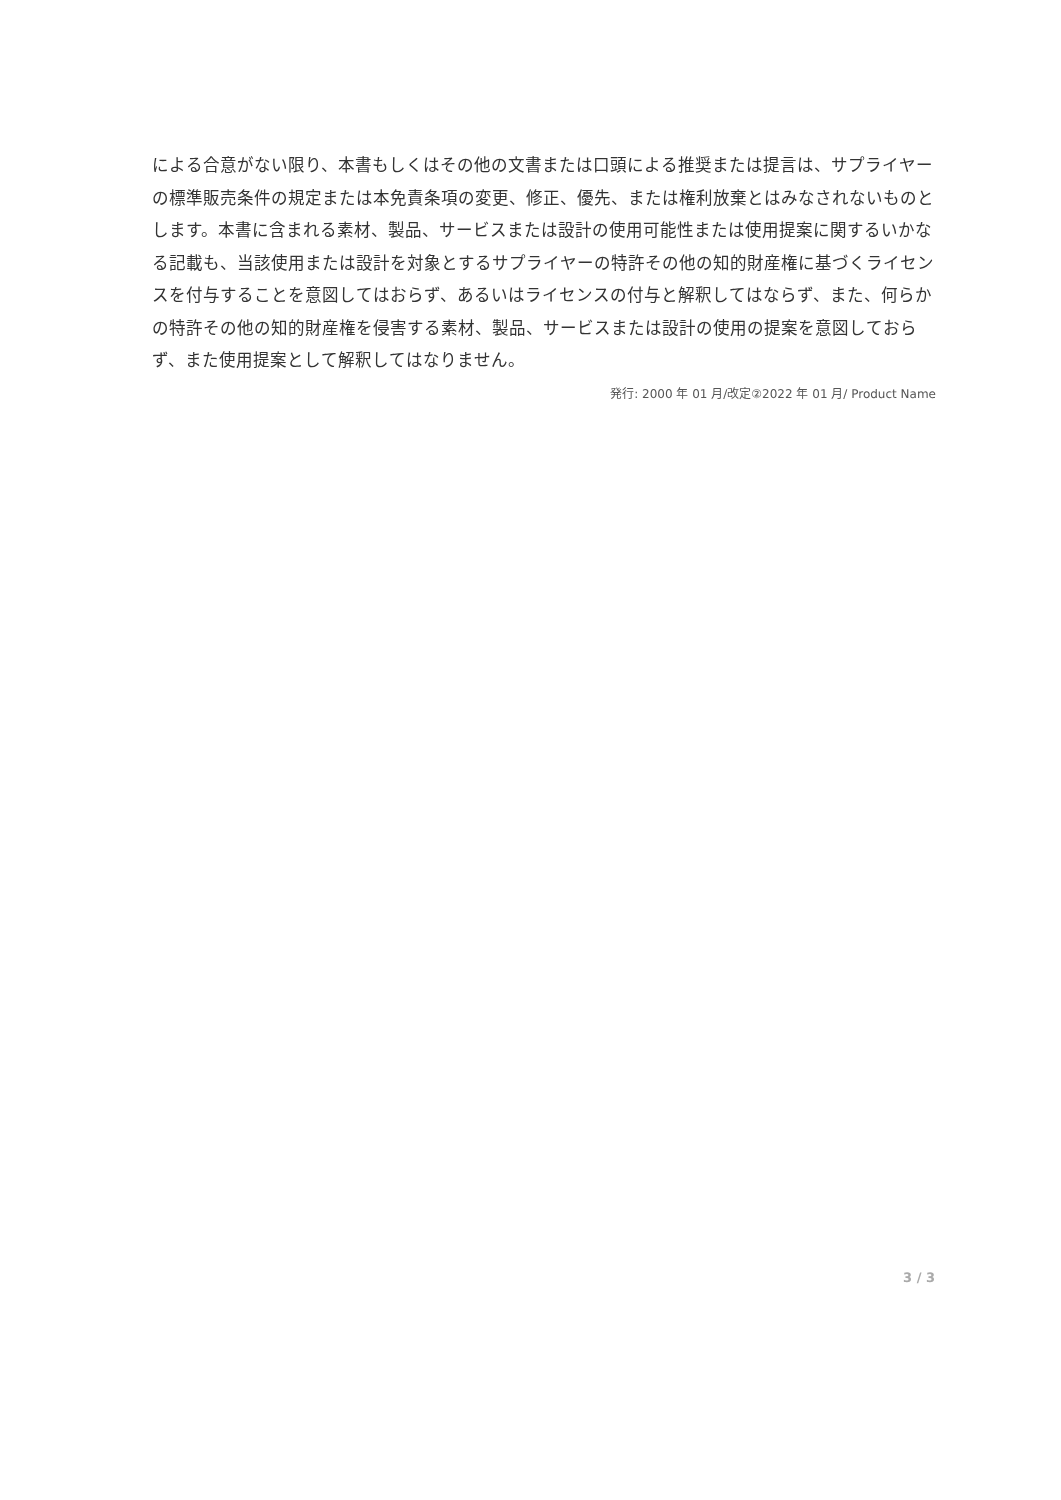による合意がない限り、本書もしくはその他の文書または口頭による推奨または提言は、サプライヤーの標準販売条件の規定または本免責条項の変更、修正、優先、または権利放棄とはみなされないものとします。本書に含まれる素材、製品、サービスまたは設計の使用可能性または使用提案に関するいかなる記載も、当該使用または設計を対象とするサプライヤーの特許その他の知的財産権に基づくライセンスを付与することを意図してはおらず、あるいはライセンスの付与と解釈してはならず、また、何らかの特許その他の知的財産権を侵害する素材、製品、サービスまたは設計の使用の提案を意図しておらず、また使用提案として解釈してはなりません。
発行: 2000 年 01 月/改定②2022 年 01 月/ Product Name
3 / 3